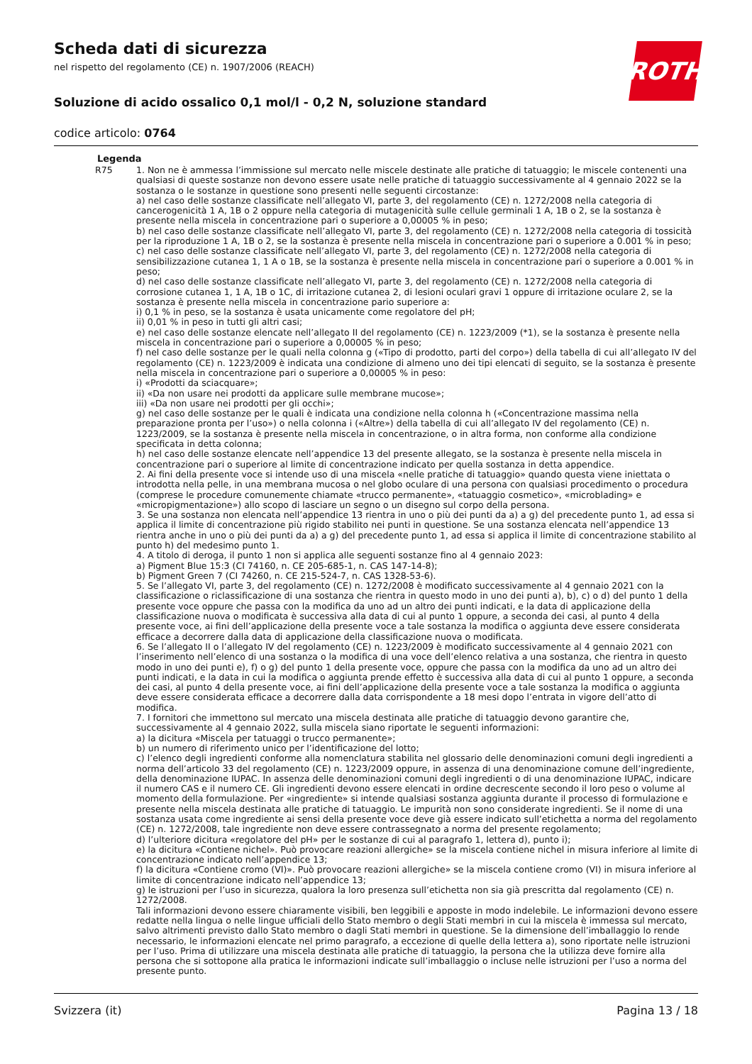ROTH
Scheda dati di sicurezza
nel rispetto del regolamento (CE) n. 1907/2006 (REACH)
Soluzione di acido ossalico 0,1 mol/l - 0,2 N, soluzione standard
codice articolo: 0764
Legenda
R75 1. Non ne è ammessa l’immissione sul mercato nelle miscele destinate alle pratiche di tatuaggio; le miscele contenenti una qualsiasi di queste sostanze non devono essere usate nelle pratiche di tatuaggio successivamente al 4 gennaio 2022 se la sostanza o le sostanze in questione sono presenti nelle seguenti circostanze:
a) nel caso delle sostanze classificate nell’allegato VI, parte 3, del regolamento (CE) n. 1272/2008 nella categoria di cancerogenicità 1 A, 1B o 2 oppure nella categoria di mutagenicità sulle cellule germinali 1 A, 1B o 2, se la sostanza è presente nella miscela in concentrazione pari o superiore a 0,00005 % in peso;
b) nel caso delle sostanze classificate nell’allegato VI, parte 3, del regolamento (CE) n. 1272/2008 nella categoria di tossicità per la riproduzione 1 A, 1B o 2, se la sostanza è presente nella miscela in concentrazione pari o superiore a 0.001 % in peso;
c) nel caso delle sostanze classificate nell’allegato VI, parte 3, del regolamento (CE) n. 1272/2008 nella categoria di sensibilizzazione cutanea 1, 1 A o 1B, se la sostanza è presente nella miscela in concentrazione pari o superiore a 0.001 % in peso;
d) nel caso delle sostanze classificate nell’allegato VI, parte 3, del regolamento (CE) n. 1272/2008 nella categoria di corrosione cutanea 1, 1 A, 1B o 1C, di irritazione cutanea 2, di lesioni oculari gravi 1 oppure di irritazione oculare 2, se la sostanza è presente nella miscela in concentrazione pario superiore a:
i) 0,1 % in peso, se la sostanza è usata unicamente come regolatore del pH;
ii) 0,01 % in peso in tutti gli altri casi;
e) nel caso delle sostanze elencate nell’allegato II del regolamento (CE) n. 1223/2009 (*1), se la sostanza è presente nella miscela in concentrazione pari o superiore a 0,00005 % in peso;
f) nel caso delle sostanze per le quali nella colonna g («Tipo di prodotto, parti del corpo») della tabella di cui all’allegato IV del regolamento (CE) n. 1223/2009 è indicata una condizione di almeno uno dei tipi elencati di seguito, se la sostanza è presente nella miscela in concentrazione pari o superiore a 0,00005 % in peso:
i) «Prodotti da sciacquare»;
ii) «Da non usare nei prodotti da applicare sulle membrane mucose»;
iii) «Da non usare nei prodotti per gli occhi»;
g) nel caso delle sostanze per le quali è indicata una condizione nella colonna h («Concentrazione massima nella preparazione pronta per l’uso») o nella colonna i («Altre») della tabella di cui all’allegato IV del regolamento (CE) n. 1223/2009, se la sostanza è presente nella miscela in concentrazione, o in altra forma, non conforme alla condizione specificata in detta colonna;
h) nel caso delle sostanze elencate nell’appendice 13 del presente allegato, se la sostanza è presente nella miscela in concentrazione pari o superiore al limite di concentrazione indicato per quella sostanza in detta appendice.
2. Ai fini della presente voce si intende uso di una miscela «nelle pratiche di tatuaggio» quando questa viene iniettata o introdotta nella pelle, in una membrana mucosa o nel globo oculare di una persona con qualsiasi procedimento o procedura (comprese le procedure comunemente chiamate «trucco permanente», «tatuaggio cosmetico», «microblading» e «micropigmentazione») allo scopo di lasciare un segno o un disegno sul corpo della persona.
3. Se una sostanza non elencata nell’appendice 13 rientra in uno o più dei punti da a) a g) del precedente punto 1, ad essa si applica il limite di concentrazione più rigido stabilito nei punti in questione. Se una sostanza elencata nell’appendice 13 rientra anche in uno o più dei punti da a) a g) del precedente punto 1, ad essa si applica il limite di concentrazione stabilito al punto h) del medesimo punto 1.
4. A titolo di deroga, il punto 1 non si applica alle seguenti sostanze fino al 4 gennaio 2023:
a) Pigment Blue 15:3 (CI 74160, n. CE 205-685-1, n. CAS 147-14-8);
b) Pigment Green 7 (CI 74260, n. CE 215-524-7, n. CAS 1328-53-6).
5. Se l’allegato VI, parte 3, del regolamento (CE) n. 1272/2008 è modificato successivamente al 4 gennaio 2021 con la classificazione o riclassificazione di una sostanza che rientra in questo modo in uno dei punti a), b), c) o d) del punto 1 della presente voce oppure che passa con la modifica da uno ad un altro dei punti indicati, e la data di applicazione della classificazione nuova o modificata è successiva alla data di cui al punto 1 oppure, a seconda dei casi, al punto 4 della presente voce, ai fini dell’applicazione della presente voce a tale sostanza la modifica o aggiunta deve essere considerata efficace a decorrere dalla data di applicazione della classificazione nuova o modificata.
6. Se l’allegato II o l’allegato IV del regolamento (CE) n. 1223/2009 è modificato successivamente al 4 gennaio 2021 con l’inserimento nell’elenco di una sostanza o la modifica di una voce dell’elenco relativa a una sostanza, che rientra in questo modo in uno dei punti e), f) o g) del punto 1 della presente voce, oppure che passa con la modifica da uno ad un altro dei punti indicati, e la data in cui la modifica o aggiunta prende effetto è successiva alla data di cui al punto 1 oppure, a seconda dei casi, al punto 4 della presente voce, ai fini dell’applicazione della presente voce a tale sostanza la modifica o aggiunta deve essere considerata efficace a decorrere dalla data corrispondente a 18 mesi dopo l’entrata in vigore dell’atto di modifica.
7. I fornitori che immettono sul mercato una miscela destinata alle pratiche di tatuaggio devono garantire che, successivamente al 4 gennaio 2022, sulla miscela siano riportate le seguenti informazioni:
a) la dicitura «Miscela per tatuaggi o trucco permanente»;
b) un numero di riferimento unico per l’identificazione del lotto;
c) l’elenco degli ingredienti conforme alla nomenclatura stabilita nel glossario delle denominazioni comuni degli ingredienti a norma dell’articolo 33 del regolamento (CE) n. 1223/2009 oppure, in assenza di una denominazione comune dell’ingrediente, della denominazione IUPAC. In assenza delle denominazioni comuni degli ingredienti o di una denominazione IUPAC, indicare il numero CAS e il numero CE. Gli ingredienti devono essere elencati in ordine decrescente secondo il loro peso o volume al momento della formulazione. Per «ingrediente» si intende qualsiasi sostanza aggiunta durante il processo di formulazione e presente nella miscela destinata alle pratiche di tatuaggio. Le impurità non sono considerate ingredienti. Se il nome di una sostanza usata come ingrediente ai sensi della presente voce deve già essere indicato sull’etichetta a norma del regolamento (CE) n. 1272/2008, tale ingrediente non deve essere contrassegnato a norma del presente regolamento;
d) l’ulteriore dicitura «regolatore del pH» per le sostanze di cui al paragrafo 1, lettera d), punto i);
e) la dicitura «Contiene nichel». Può provocare reazioni allergiche» se la miscela contiene nichel in misura inferiore al limite di concentrazione indicato nell’appendice 13;
f) la dicitura «Contiene cromo (VI)». Può provocare reazioni allergiche» se la miscela contiene cromo (VI) in misura inferiore al limite di concentrazione indicato nell’appendice 13;
g) le istruzioni per l’uso in sicurezza, qualora la loro presenza sull’etichetta non sia già prescritta dal regolamento (CE) n. 1272/2008.
Tali informazioni devono essere chiaramente visibili, ben leggibili e apposte in modo indelebile. Le informazioni devono essere redatte nella lingua o nelle lingue ufficiali dello Stato membro o degli Stati membri in cui la miscela è immessa sul mercato, salvo altrimenti previsto dallo Stato membro o dagli Stati membri in questione. Se la dimensione dell’imballaggio lo rende necessario, le informazioni elencate nel primo paragrafo, a eccezione di quelle della lettera a), sono riportate nelle istruzioni per l’uso. Prima di utilizzare una miscela destinata alle pratiche di tatuaggio, la persona che la utilizza deve fornire alla persona che si sottopone alla pratica le informazioni indicate sull’imballaggio o incluse nelle istruzioni per l’uso a norma del presente punto.
Svizzera (it) Pagina 13 / 18